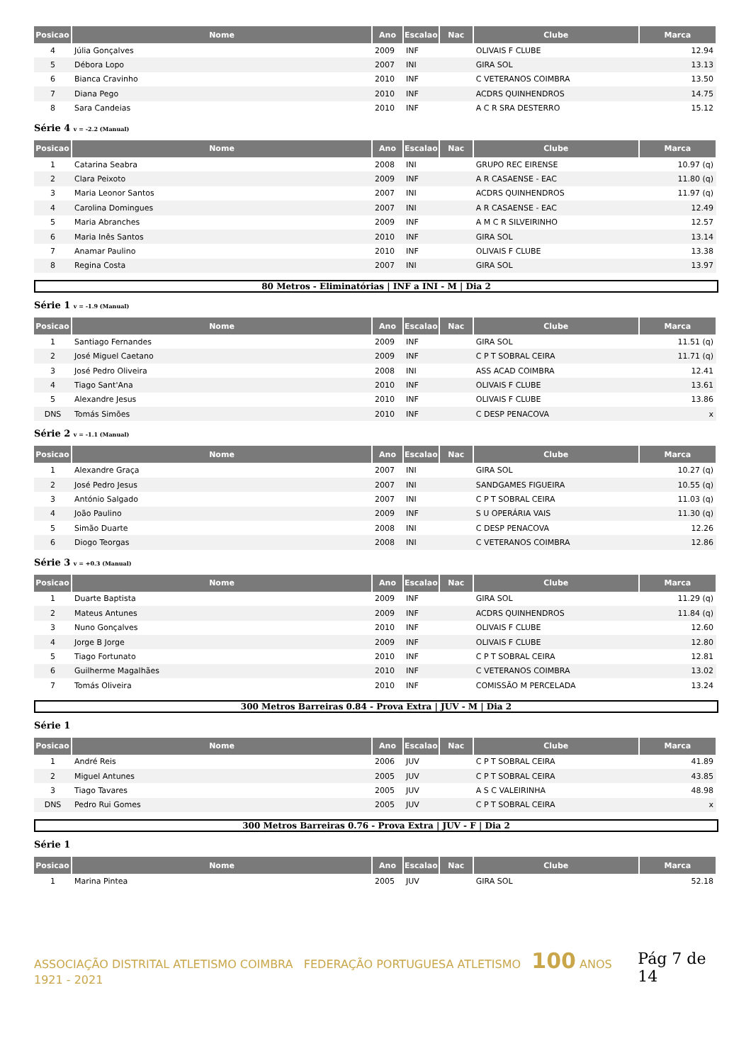| Posicao | Nome | Ano | Escalao | Nac | Clube | Marca |
| --- | --- | --- | --- | --- | --- | --- |
| 4 | Júlia Gonçalves | 2009 | INF | | OLIVAIS F CLUBE | 12.94 |
| 5 | Débora Lopo | 2007 | INI | | GIRA SOL | 13.13 |
| 6 | Bianca Cravinho | 2010 | INF | | C VETERANOS COIMBRA | 13.50 |
| 7 | Diana Pego | 2010 | INF | | ACDRS QUINHENDROS | 14.75 |
| 8 | Sara Candeias | 2010 | INF | | A C R SRA DESTERRO | 15.12 |
Série 4 v = -2.2 (Manual)
| Posicao | Nome | Ano | Escalao | Nac | Clube | Marca |
| --- | --- | --- | --- | --- | --- | --- |
| 1 | Catarina Seabra | 2008 | INI | | GRUPO REC EIRENSE | 10.97 (q) |
| 2 | Clara Peixoto | 2009 | INF | | A R CASAENSE - EAC | 11.80 (q) |
| 3 | Maria Leonor Santos | 2007 | INI | | ACDRS QUINHENDROS | 11.97 (q) |
| 4 | Carolina Domingues | 2007 | INI | | A R CASAENSE - EAC | 12.49 |
| 5 | Maria Abranches | 2009 | INF | | A M C R SILVEIRINHO | 12.57 |
| 6 | Maria Inês Santos | 2010 | INF | | GIRA SOL | 13.14 |
| 7 | Anamar Paulino | 2010 | INF | | OLIVAIS F CLUBE | 13.38 |
| 8 | Regina Costa | 2007 | INI | | GIRA SOL | 13.97 |
80 Metros - Eliminatórias | INF a INI - M | Dia 2
Série 1 v = -1.9 (Manual)
| Posicao | Nome | Ano | Escalao | Nac | Clube | Marca |
| --- | --- | --- | --- | --- | --- | --- |
| 1 | Santiago Fernandes | 2009 | INF | | GIRA SOL | 11.51 (q) |
| 2 | José Miguel Caetano | 2009 | INF | | C P T SOBRAL CEIRA | 11.71 (q) |
| 3 | José Pedro Oliveira | 2008 | INI | | ASS ACAD COIMBRA | 12.41 |
| 4 | Tiago Sant'Ana | 2010 | INF | | OLIVAIS F CLUBE | 13.61 |
| 5 | Alexandre Jesus | 2010 | INF | | OLIVAIS F CLUBE | 13.86 |
| DNS | Tomás Simões | 2010 | INF | | C DESP PENACOVA | x |
Série 2 v = -1.1 (Manual)
| Posicao | Nome | Ano | Escalao | Nac | Clube | Marca |
| --- | --- | --- | --- | --- | --- | --- |
| 1 | Alexandre Graça | 2007 | INI | | GIRA SOL | 10.27 (q) |
| 2 | José Pedro Jesus | 2007 | INI | | SANDGAMES FIGUEIRA | 10.55 (q) |
| 3 | António Salgado | 2007 | INI | | C P T SOBRAL CEIRA | 11.03 (q) |
| 4 | João Paulino | 2009 | INF | | S U OPERÁRIA VAIS | 11.30 (q) |
| 5 | Simão Duarte | 2008 | INI | | C DESP PENACOVA | 12.26 |
| 6 | Diogo Teorgas | 2008 | INI | | C VETERANOS COIMBRA | 12.86 |
Série 3 v = +0.3 (Manual)
| Posicao | Nome | Ano | Escalao | Nac | Clube | Marca |
| --- | --- | --- | --- | --- | --- | --- |
| 1 | Duarte Baptista | 2009 | INF | | GIRA SOL | 11.29 (q) |
| 2 | Mateus Antunes | 2009 | INF | | ACDRS QUINHENDROS | 11.84 (q) |
| 3 | Nuno Gonçalves | 2010 | INF | | OLIVAIS F CLUBE | 12.60 |
| 4 | Jorge B Jorge | 2009 | INF | | OLIVAIS F CLUBE | 12.80 |
| 5 | Tiago Fortunato | 2010 | INF | | C P T SOBRAL CEIRA | 12.81 |
| 6 | Guilherme Magalhães | 2010 | INF | | C VETERANOS COIMBRA | 13.02 |
| 7 | Tomás Oliveira | 2010 | INF | | COMISSÃO M PERCELADA | 13.24 |
300 Metros Barreiras 0.84 - Prova Extra | JUV - M | Dia 2
Série 1
| Posicao | Nome | Ano | Escalao | Nac | Clube | Marca |
| --- | --- | --- | --- | --- | --- | --- |
| 1 | André Reis | 2006 | JUV | | C P T SOBRAL CEIRA | 41.89 |
| 2 | Miguel Antunes | 2005 | JUV | | C P T SOBRAL CEIRA | 43.85 |
| 3 | Tiago Tavares | 2005 | JUV | | A S C VALEIRINHA | 48.98 |
| DNS | Pedro Rui Gomes | 2005 | JUV | | C P T SOBRAL CEIRA | x |
300 Metros Barreiras 0.76 - Prova Extra | JUV - F | Dia 2
Série 1
| Posicao | Nome | Ano | Escalao | Nac | Clube | Marca |
| --- | --- | --- | --- | --- | --- | --- |
| 1 | Marina Pintea | 2005 | JUV | | GIRA SOL | 52.18 |
ASSOCIAÇÃO DISTRITAL ATLETISMO COIMBRA FEDERAÇÃO PORTUGUESA ATLETISMO 100 ANOS 1921 - 2021
Pág 7 de 14